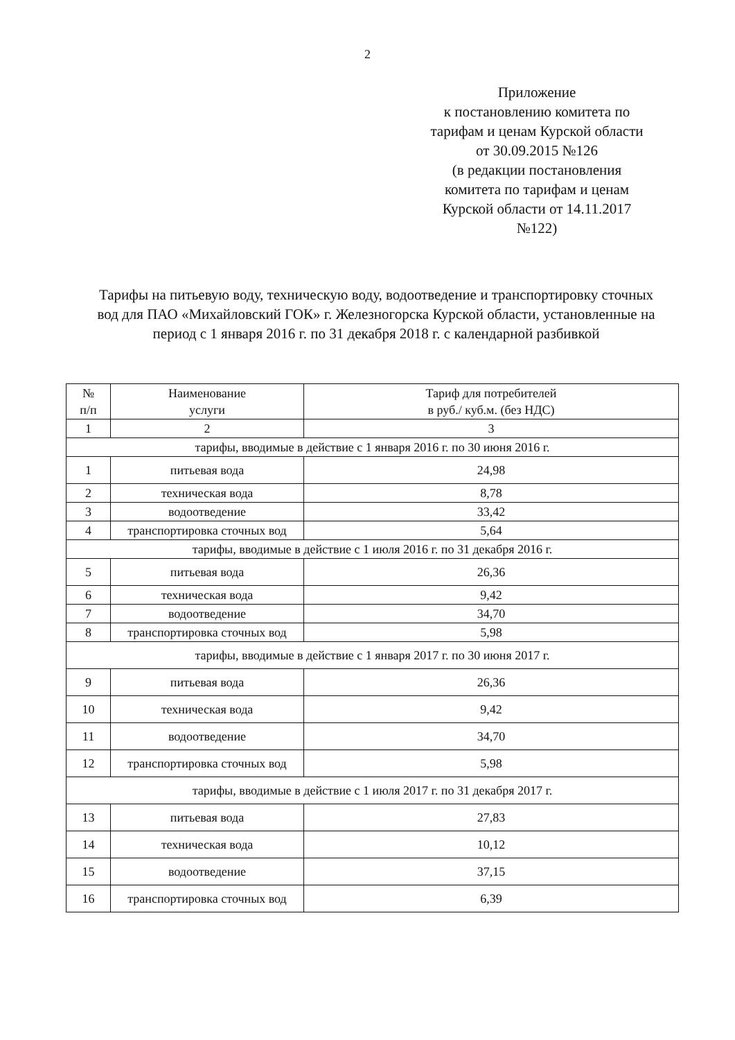2
Приложение
к постановлению комитета по
тарифам и ценам Курской области
от 30.09.2015 №126
(в редакции постановления
комитета по тарифам и ценам
Курской области от 14.11.2017
№122)
Тарифы на питьевую воду, техническую воду, водоотведение и транспортировку сточных вод для ПАО «Михайловский ГОК» г. Железногорска Курской области, установленные на период с 1 января 2016 г. по 31 декабря 2018 г. с календарной разбивкой
| № п/п | Наименование услуги | Тариф для потребителей в руб./ куб.м. (без НДС) |
| 1 | 2 | 3 |
| тарифы, вводимые в действие с 1 января 2016 г. по 30 июня 2016 г. | | |
| 1 | питьевая вода | 24,98 |
| 2 | техническая вода | 8,78 |
| 3 | водоотведение | 33,42 |
| 4 | транспортировка сточных вод | 5,64 |
| тарифы, вводимые в действие с 1 июля 2016 г. по 31 декабря 2016 г. | | |
| 5 | питьевая вода | 26,36 |
| 6 | техническая вода | 9,42 |
| 7 | водоотведение | 34,70 |
| 8 | транспортировка сточных вод | 5,98 |
| тарифы, вводимые в действие с 1 января 2017 г. по 30 июня 2017 г. | | |
| 9 | питьевая вода | 26,36 |
| 10 | техническая вода | 9,42 |
| 11 | водоотведение | 34,70 |
| 12 | транспортировка сточных вод | 5,98 |
| тарифы, вводимые в действие с 1 июля 2017 г. по 31 декабря 2017 г. | | |
| 13 | питьевая вода | 27,83 |
| 14 | техническая вода | 10,12 |
| 15 | водоотведение | 37,15 |
| 16 | транспортировка сточных вод | 6,39 |